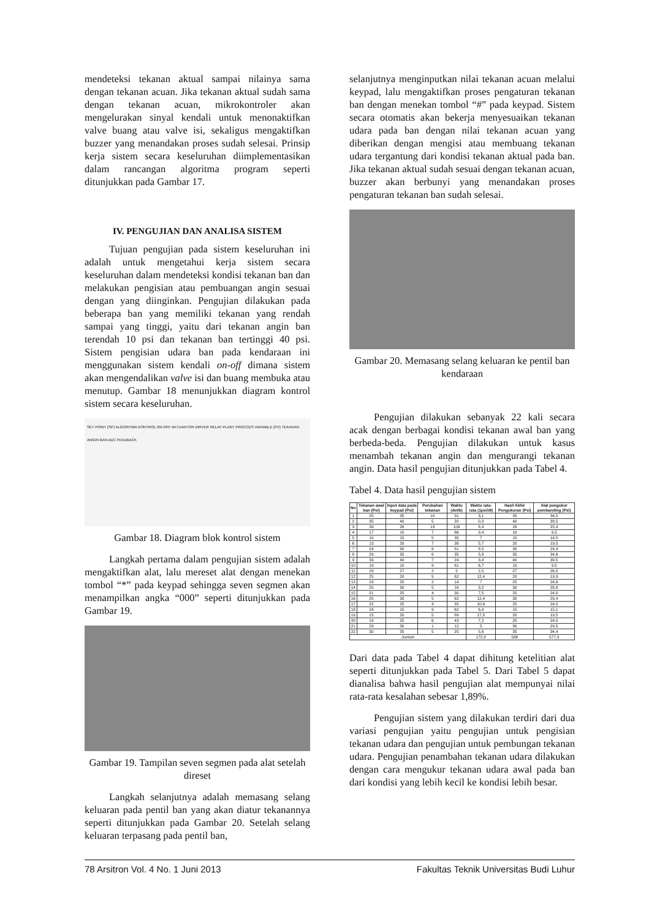mendeteksi tekanan aktual sampai nilainya sama dengan tekanan acuan. Jika tekanan aktual sudah sama dengan tekanan acuan, mikrokontroler akan mengelurakan sinyal kendali untuk menonaktifkan valve buang atau valve isi, sekaligus mengaktifkan buzzer yang menandakan proses sudah selesai. Prinsip kerja sistem secara keseluruhan diimplementasikan dalam rancangan algoritma program seperti ditunjukkan pada Gambar 17.
IV. PENGUJIAN DAN ANALISA SISTEM
Tujuan pengujian pada sistem keseluruhan ini adalah untuk mengetahui kerja sistem secara keseluruhan dalam mendeteksi kondisi tekanan ban dan melakukan pengisian atau pembuangan angin sesuai dengan yang diinginkan. Pengujian dilakukan pada beberapa ban yang memiliki tekanan yang rendah sampai yang tinggi, yaitu dari tekanan angin ban terendah 10 psi dan tekanan ban tertinggi 40 psi. Sistem pengisian udara ban pada kendaraan ini menggunakan sistem kendali on-off dimana sistem akan mengendalikan valve isi dan buang membuka atau menutup. Gambar 18 menunjukkan diagram kontrol sistem secara keseluruhan.
SET POINT (SP) ALGORITMA KONTROL ON-OFF AKTUAKTOR DRIVER RELAY PLANT PROCCES VARIABLE (PV) TEKANAN ANGIN BAN ADC FEEDBACK
Gambar 18. Diagram blok kontrol sistem
Langkah pertama dalam pengujian sistem adalah mengaktifkan alat, lalu mereset alat dengan menekan tombol “*” pada keypad sehingga seven segmen akan menampilkan angka “000” seperti ditunjukkan pada Gambar 19.
Gambar 19. Tampilan seven segmen pada alat setelah direset
Langkah selanjutnya adalah memasang selang keluaran pada pentil ban yang akan diatur tekanannya seperti ditunjukkan pada Gambar 20. Setelah selang keluaran terpasang pada pentil ban,
selanjutnya menginputkan nilai tekanan acuan melalui keypad, lalu mengaktifkan proses pengaturan tekanan ban dengan menekan tombol “#” pada keypad. Sistem secara otomatis akan bekerja menyesuaikan tekanan udara pada ban dengan nilai tekanan acuan yang diberikan dengan mengisi atau membuang tekanan udara tergantung dari kondisi tekanan aktual pada ban. Jika tekanan aktual sudah sesuai dengan tekanan acuan, buzzer akan berbunyi yang menandakan proses pengaturan tekanan ban sudah selesai.
Gambar 20. Memasang selang keluaran ke pentil ban kendaraan
Pengujian dilakukan sebanyak 22 kali secara acak dengan berbagai kondisi tekanan awal ban yang berbeda-beda. Pengujian dilakukan untuk kasus menambah tekanan angin dan mengurangi tekanan angin. Data hasil pengujian ditunjukkan pada Tabel 4.
Tabel 4. Data hasil pengujian sistem
| No | Tekanan awal ban (Psi) | Input data pada keypad (Psi) | Perubahan tekanan | Waktu (detik) | Waktu rata-rata (1psi/dt) | Hasil Akhir Pengukuran (Psi) | Alat pengukur pembanding (Psi) |
| --- | --- | --- | --- | --- | --- | --- | --- |
| 1 | 25 | 35 | 10 | 31 | 3,1 | 35 | 34,5 |
| 2 | 35 | 40 | 5 | 20 | 0,3 | 40 | 39,5 |
| 3 | 39 | 26 | 13 | 109 | 8,4 | 26 | 25,4 |
| 4 | 17 | 10 | 7 | 66 | 9,4 | 10 | 9,5 |
| 5 | 10 | 15 | 5 | 35 | 7 | 15 | 14,5 |
| 6 | 13 | 20 | 7 | 38 | 5,7 | 20 | 19,5 |
| 7 | 24 | 30 | 6 | 51 | 8,5 | 30 | 29,4 |
| 8 | 29 | 35 | 6 | 35 | 5,8 | 35 | 34,6 |
| 9 | 33 | 40 | 7 | 24 | 3,4 | 40 | 39,5 |
| 10 | 19 | 10 | 9 | 61 | 6,7 | 10 | 9,5 |
| 11 | 29 | 27 | 2 | 5 | 2,5 | 27 | 26,5 |
| 12 | 25 | 20 | 5 | 62 | 12,4 | 20 | 19,9 |
| 13 | 23 | 25 | 2 | 14 | 7 | 25 | 24,6 |
| 14 | 25 | 30 | 5 | 16 | 3,2 | 30 | 28,8 |
| 15 | 21 | 25 | 4 | 30 | 7,5 | 25 | 24,8 |
| 16 | 25 | 30 | 5 | 62 | 12,4 | 30 | 29,4 |
| 17 | 22 | 25 | 3 | 32 | 10,6 | 25 | 24,5 |
| 18 | 24 | 15 | 9 | 62 | 6,9 | 15 | 15,1 |
| 19 | 15 | 20 | 5 | 89 | 17,8 | 20 | 19,5 |
| 20 | 19 | 25 | 6 | 43 | 7,2 | 25 | 24,5 |
| 21 | 29 | 30 | 1 | 12 | 5 | 30 | 29,5 |
| 22 | 30 | 35 | 5 | 25 | 5,6 | 35 | 34,4 |
| Jumlah | | | | | 172,8 | 586 | 577,3 |
Dari data pada Tabel 4 dapat dihitung ketelitian alat seperti ditunjukkan pada Tabel 5. Dari Tabel 5 dapat dianalisa bahwa hasil pengujian alat mempunyai nilai rata-rata kesalahan sebesar 1,89%.
Pengujian sistem yang dilakukan terdiri dari dua variasi pengujian yaitu pengujian untuk pengisian tekanan udara dan pengujian untuk pembungan tekanan udara. Pengujian penambahan tekanan udara dilakukan dengan cara mengukur tekanan udara awal pada ban dari kondisi yang lebih kecil ke kondisi lebih besar.
78 Arsitron Vol. 4 No. 1 Juni 2013 Fakultas Teknik Universitas Budi Luhur